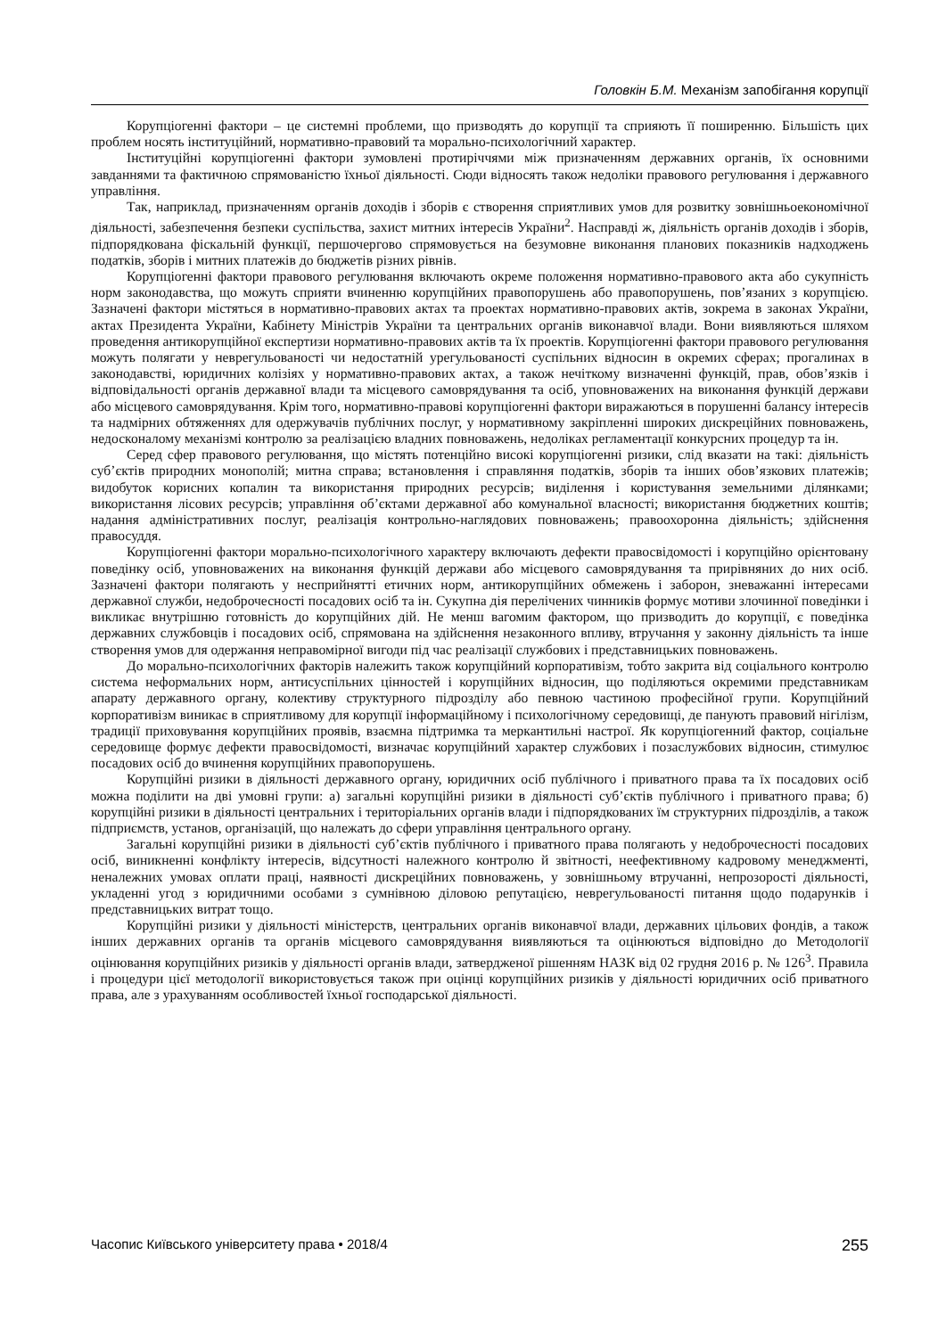Головкін Б.М. Механізм запобігання корупції
Корупціогенні фактори – це системні проблеми, що призводять до корупції та сприяють її поширенню. Більшість цих проблем носять інституційний, нормативно-правовий та морально-психологічний характер.
Інституційні корупціогенні фактори зумовлені протиріччями між призначенням державних органів, їх основними завданнями та фактичною спрямованістю їхньої діяльності. Сюди відносять також недоліки правового регулювання і державного управління.
Так, наприклад, призначенням органів доходів і зборів є створення сприятливих умов для розвитку зовнішньоекономічної діяльності, забезпечення безпеки суспільства, захист митних інтересів України<sup>2</sup>. Насправді ж, діяльність органів доходів і зборів, підпорядкована фіскальній функції, першочергово спрямовується на безумовне виконання планових показників надходжень податків, зборів і митних платежів до бюджетів різних рівнів.
Корупціогенні фактори правового регулювання включають окреме положення нормативно-правового акта або сукупність норм законодавства, що можуть сприяти вчиненню корупційних правопорушень або правопорушень, пов’язаних з корупцією. Зазначені фактори містяться в нормативно-правових актах та проектах нормативно-правових актів, зокрема в законах України, актах Президента України, Кабінету Міністрів України та центральних органів виконавчої влади. Вони виявляються шляхом проведення антикорупційної експертизи нормативно-правових актів та їх проектів. Корупціогенні фактори правового регулювання можуть полягати у неврегульованості чи недостатній урегульованості суспільних відносин в окремих сферах; прогалинах в законодавстві, юридичних колізіях у нормативно-правових актах, а також нечіткому визначенні функцій, прав, обов’язків і відповідальності органів державної влади та місцевого самоврядування та осіб, уповноважених на виконання функцій держави або місцевого самоврядування. Крім того, нормативно-правові корупціогенні фактори виражаються в порушенні балансу інтересів та надмірних обтяженнях для одержувачів публічних послуг, у нормативному закріпленні широких дискреційних повноважень, недосконалому механізмі контролю за реалізацією владних повноважень, недоліках регламентації конкурсних процедур та ін.
Серед сфер правового регулювання, що містять потенційно високі корупціогенні ризики, слід вказати на такі: діяльність суб’єктів природних монополій; митна справа; встановлення і справляння податків, зборів та інших обов’язкових платежів; видобуток корисних копалин та використання природних ресурсів; виділення і користування земельними ділянками; використання лісових ресурсів; управління об’єктами державної або комунальної власності; використання бюджетних коштів; надання адміністративних послуг, реалізація контрольно-наглядових повноважень; правоохоронна діяльність; здійснення правосуддя.
Корупціогенні фактори морально-психологічного характеру включають дефекти правосвідомості і корупційно орієнтовану поведінку осіб, уповноважених на виконання функцій держави або місцевого самоврядування та прирівняних до них осіб. Зазначені фактори полягають у несприйнятті етичних норм, антикорупційних обмежень і заборон, зневажанні інтересами державної служби, недоброчесності посадових осіб та ін. Сукупна дія перелічених чинників формує мотиви злочинної поведінки і викликає внутрішню готовність до корупційних дій. Не менш вагомим фактором, що призводить до корупції, є поведінка державних службовців і посадових осіб, спрямована на здійснення незаконного впливу, втручання у законну діяльність та інше створення умов для одержання неправомірної вигоди під час реалізації службових і представницьких повноважень.
До морально-психологічних факторів належить також корупційний корпоративізм, тобто закрита від соціального контролю система неформальних норм, антисуспільних цінностей і корупційних відносин, що поділяються окремими представникам апарату державного органу, колективу структурного підрозділу або певною частиною професійної групи. Корупційний корпоративізм виникає в сприятливому для корупції інформаційному і психологічному середовищі, де панують правовий нігілізм, традиції приховування корупційних проявів, взаємна підтримка та меркантильні настрої. Як корупціогенний фактор, соціальне середовище формує дефекти правосвідомості, визначає корупційний характер службових і позаслужбових відносин, стимулює посадових осіб до вчинення корупційних правопорушень.
Корупційні ризики в діяльності державного органу, юридичних осіб публічного і приватного права та їх посадових осіб можна поділити на дві умовні групи: а) загальні корупційні ризики в діяльності суб’єктів публічного і приватного права; б) корупційні ризики в діяльності центральних і територіальних органів влади і підпорядкованих їм структурних підрозділів, а також підприємств, установ, організацій, що належать до сфери управління центрального органу.
Загальні корупційні ризики в діяльності суб’єктів публічного і приватного права полягають у недоброчесності посадових осіб, виникненні конфлікту інтересів, відсутності належного контролю й звітності, неефективному кадровому менеджменті, неналежних умовах оплати праці, наявності дискреційних повноважень, у зовнішньому втручанні, непрозорості діяльності, укладенні угод з юридичними особами з сумнівною діловою репутацією, неврегульованості питання щодо подарунків і представницьких витрат тощо.
Корупційні ризики у діяльності міністерств, центральних органів виконавчої влади, державних цільових фондів, а також інших державних органів та органів місцевого самоврядування виявляються та оцінюються відповідно до Методології оцінювання корупційних ризиків у діяльності органів влади, затвердженої рішенням НАЗК від 02 грудня 2016 р. № 126<sup>3</sup>. Правила і процедури цієї методології використовується також при оцінці корупційних ризиків у діяльності юридичних осіб приватного права, але з урахуванням особливостей їхньої господарської діяльності.
Часопис Київського університету права • 2018/4 255